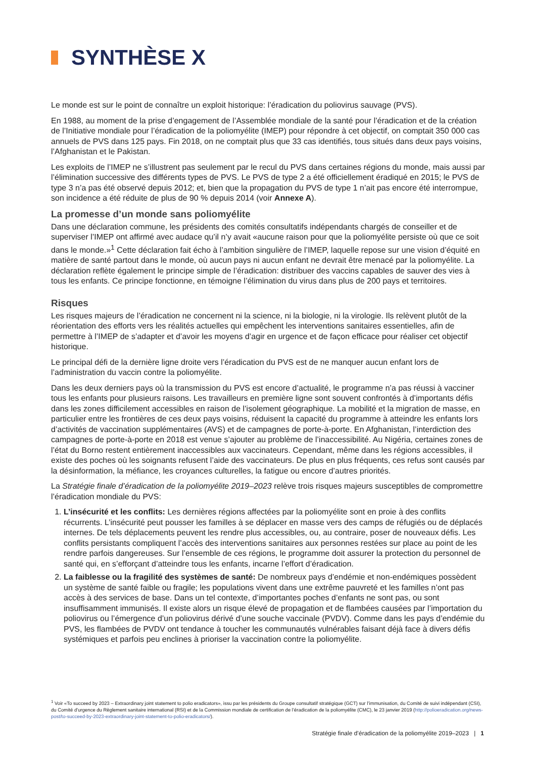SYNTHÈSE X
Le monde est sur le point de connaître un exploit historique: l’éradication du poliovirus sauvage (PVS).
En 1988, au moment de la prise d’engagement de l’Assemblée mondiale de la santé pour l’éradication et de la création de l’Initiative mondiale pour l’éradication de la poliomyélite (IMEP) pour répondre à cet objectif, on comptait 350 000 cas annuels de PVS dans 125 pays. Fin 2018, on ne comptait plus que 33 cas identifiés, tous situés dans deux pays voisins, l’Afghanistan et le Pakistan.
Les exploits de l’IMEP ne s’illustrent pas seulement par le recul du PVS dans certaines régions du monde, mais aussi par l’élimination successive des différents types de PVS. Le PVS de type 2 a été officiellement éradiqué en 2015; le PVS de type 3 n’a pas été observé depuis 2012; et, bien que la propagation du PVS de type 1 n’ait pas encore été interrompue, son incidence a été réduite de plus de 90 % depuis 2014 (voir Annexe A).
La promesse d’un monde sans poliomyélite
Dans une déclaration commune, les présidents des comités consultatifs indépendants chargés de conseiller et de superviser l’IMEP ont affirmé avec audace qu’il n’y avait «aucune raison pour que la poliomyélite persiste où que ce soit dans le monde.»<sup>1</sup> Cette déclaration fait écho à l’ambition singulière de l’IMEP, laquelle repose sur une vision d’équité en matière de santé partout dans le monde, où aucun pays ni aucun enfant ne devrait être menacé par la poliomyélite. La déclaration reflète également le principe simple de l’éradication: distribuer des vaccins capables de sauver des vies à tous les enfants. Ce principe fonctionne, en témoigne l’élimination du virus dans plus de 200 pays et territoires.
Risques
Les risques majeurs de l’éradication ne concernent ni la science, ni la biologie, ni la virologie. Ils relèvent plutôt de la réorientation des efforts vers les réalités actuelles qui empêchent les interventions sanitaires essentielles, afin de permettre à l’IMEP de s’adapter et d’avoir les moyens d’agir en urgence et de façon efficace pour réaliser cet objectif historique.
Le principal défi de la dernière ligne droite vers l’éradication du PVS est de ne manquer aucun enfant lors de l’administration du vaccin contre la poliomyélite.
Dans les deux derniers pays où la transmission du PVS est encore d’actualité, le programme n’a pas réussi à vacciner tous les enfants pour plusieurs raisons. Les travailleurs en première ligne sont souvent confrontés à d’importants défis dans les zones difficilement accessibles en raison de l’isolement géographique. La mobilité et la migration de masse, en particulier entre les frontières de ces deux pays voisins, réduisent la capacité du programme à atteindre les enfants lors d’activités de vaccination supplémentaires (AVS) et de campagnes de porte-à-porte. En Afghanistan, l’interdiction des campagnes de porte-à-porte en 2018 est venue s’ajouter au problème de l’inaccessibilité. Au Nigéria, certaines zones de l’état du Borno restent entièrement inaccessibles aux vaccinateurs. Cependant, même dans les régions accessibles, il existe des poches où les soignants refusent l’aide des vaccinateurs. De plus en plus fréquents, ces refus sont causés par la désinformation, la méfiance, les croyances culturelles, la fatigue ou encore d’autres priorités.
La Stratégie finale d’éradication de la poliomyélite 2019–2023 relève trois risques majeurs susceptibles de compromettre l’éradication mondiale du PVS:
1. L’insécurité et les conflits: Les dernières régions affectées par la poliomyélite sont en proie à des conflits récurrents. L’insécurité peut pousser les familles à se déplacer en masse vers des camps de réfugiés ou de déplacés internes. De tels déplacements peuvent les rendre plus accessibles, ou, au contraire, poser de nouveaux défis. Les conflits persistants compliquent l’accès des interventions sanitaires aux personnes restées sur place au point de les rendre parfois dangereuses. Sur l’ensemble de ces régions, le programme doit assurer la protection du personnel de santé qui, en s’efforçant d’atteindre tous les enfants, incarne l’effort d’éradication.
2. La faiblesse ou la fragilité des systèmes de santé: De nombreux pays d’endémie et non-endémiques possèdent un système de santé faible ou fragile; les populations vivent dans une extrême pauvreté et les familles n’ont pas accès à des services de base. Dans un tel contexte, d’importantes poches d’enfants ne sont pas, ou sont insuffisamment immunisés. Il existe alors un risque élevé de propagation et de flambées causées par l’importation du poliovirus ou l’émergence d’un poliovirus dérivé d’une souche vaccinale (PVDV). Comme dans les pays d’endémie du PVS, les flambées de PVDV ont tendance à toucher les communautés vulnérables faisant déjà face à divers défis systémiques et parfois peu enclines à prioriser la vaccination contre la poliomyélite.
<sup>1</sup> Voir «To succeed by 2023 – Extraordinary joint statement to polio eradicators», issu par les présidents du Groupe consultatif stratégique (GCT) sur l’immunisation, du Comité de suivi indépendant (CSI), du Comité d’urgence du Règlement sanitaire international (RSI) et de la Commission mondiale de certification de l’éradication de la poliomyélite (CMC), le 23 janvier 2019 (http://polioeradication.org/news-post/to-succeed-by-2023-extraordinary-joint-statement-to-polio-eradicators/).
Stratégie finale d’éradication de la poliomyélite 2019–2023 | 1